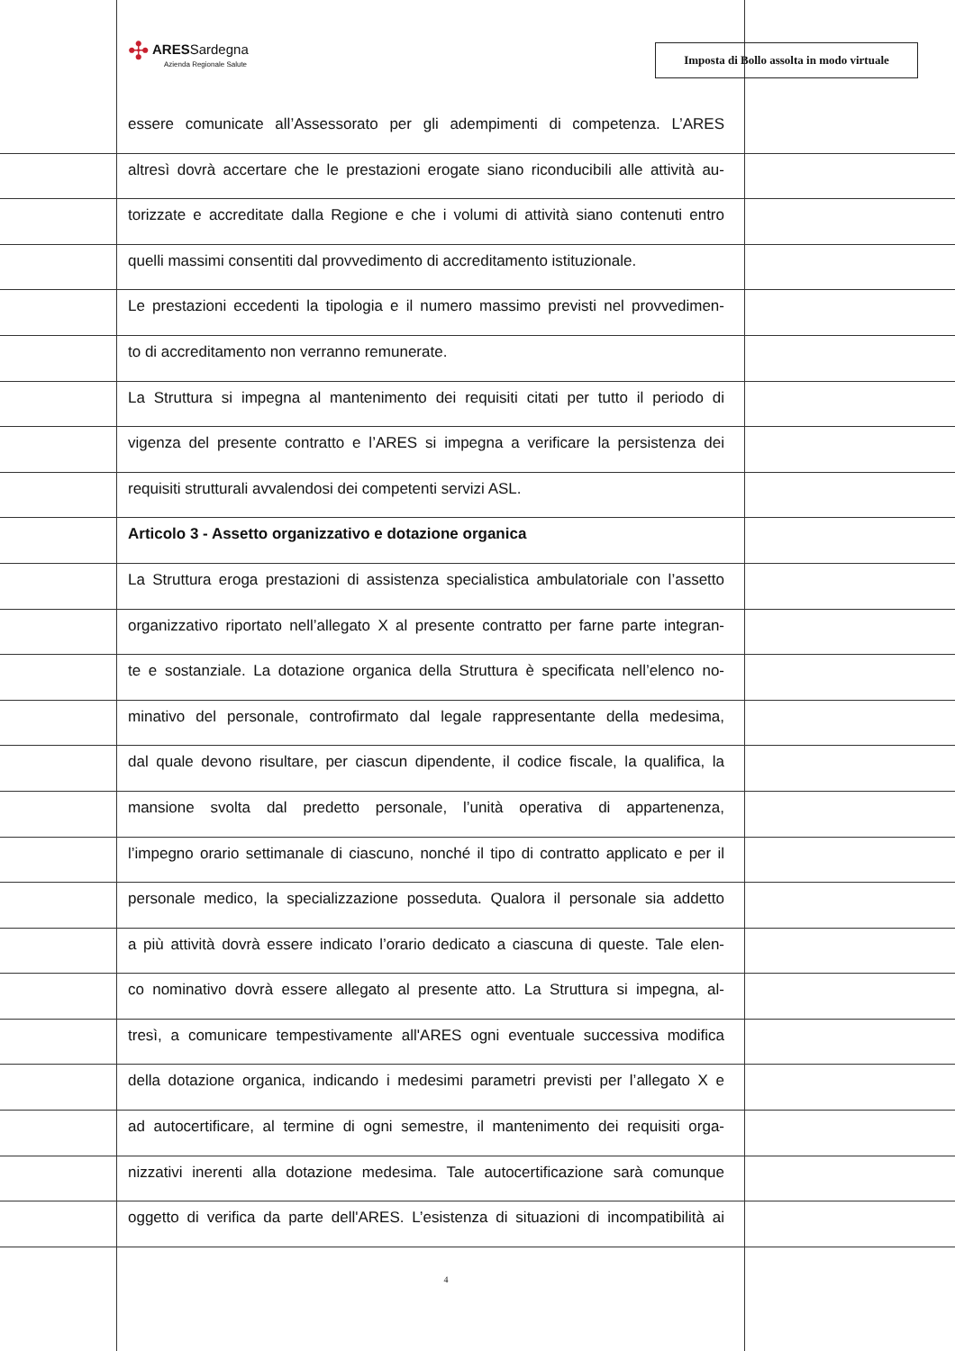✣ ARESSardegna
Azienda Regionale Salute
Imposta di Bollo assolta in modo virtuale
essere comunicate all’Assessorato per gli adempimenti di competenza. L’ARES
altresì dovrà accertare che le prestazioni erogate siano riconducibili alle attività au-
torizzate e accreditate dalla Regione e che i volumi di attività siano contenuti entro
quelli massimi consentiti dal provvedimento di accreditamento istituzionale.
Le prestazioni eccedenti la tipologia e il numero massimo previsti nel provvedimen-
to di accreditamento non verranno remunerate.
La Struttura si impegna al mantenimento dei requisiti citati per tutto il periodo di
vigenza del presente contratto e l’ARES si impegna a verificare la persistenza dei
requisiti strutturali avvalendosi dei competenti servizi ASL.
Articolo 3 - Assetto organizzativo e dotazione organica
La Struttura eroga prestazioni di assistenza specialistica ambulatoriale con l’assetto
organizzativo riportato nell’allegato X al presente contratto per farne parte integran-
te e sostanziale. La dotazione organica della Struttura è specificata nell’elenco no-
minativo del personale, controfirmato dal legale rappresentante della medesima,
dal quale devono risultare, per ciascun dipendente, il codice fiscale, la qualifica, la
mansione svolta dal predetto personale, l’unità operativa di appartenenza,
l’impegno orario settimanale di ciascuno, nonché il tipo di contratto applicato e per il
personale medico, la specializzazione posseduta. Qualora il personale sia addetto
a più attività dovrà essere indicato l’orario dedicato a ciascuna di queste. Tale elen-
co nominativo dovrà essere allegato al presente atto. La Struttura si impegna, al-
tresì, a comunicare tempestivamente all'ARES ogni eventuale successiva modifica
della dotazione organica, indicando i medesimi parametri previsti per l’allegato X e
ad autocertificare, al termine di ogni semestre, il mantenimento dei requisiti orga-
nizzativi inerenti alla dotazione medesima. Tale autocertificazione sarà comunque
oggetto di verifica da parte dell'ARES. L’esistenza di situazioni di incompatibilità ai
4